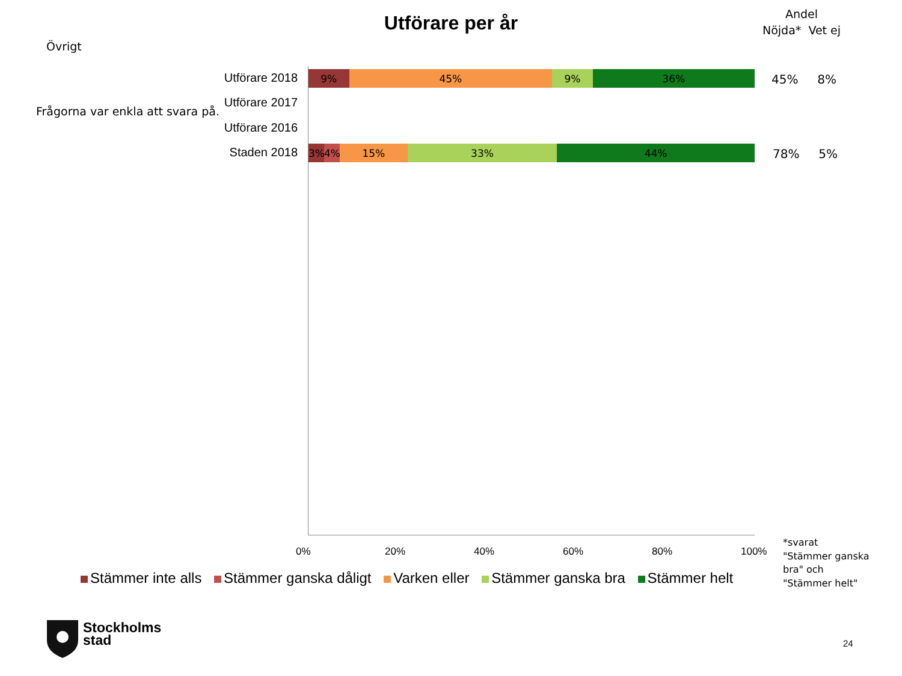Utförare per år
Andel
Nöjda* Vet ej
Övrigt
Frågorna var enkla att svara på.
Utförare 2018
9% 45% 9% 36% 45% 8%
Utförare 2017
Utförare 2016
Staden 2018
3% 4% 15% 33% 44% 78% 5%
0% 20% 40% 60% 80% 100%
*svarat
"Stämmer ganska
bra" och
"Stämmer helt"
Stämmer inte alls Stämmer ganska dåligt Varken eller Stämmer ganska bra Stämmer helt
Stockholms
stad
24